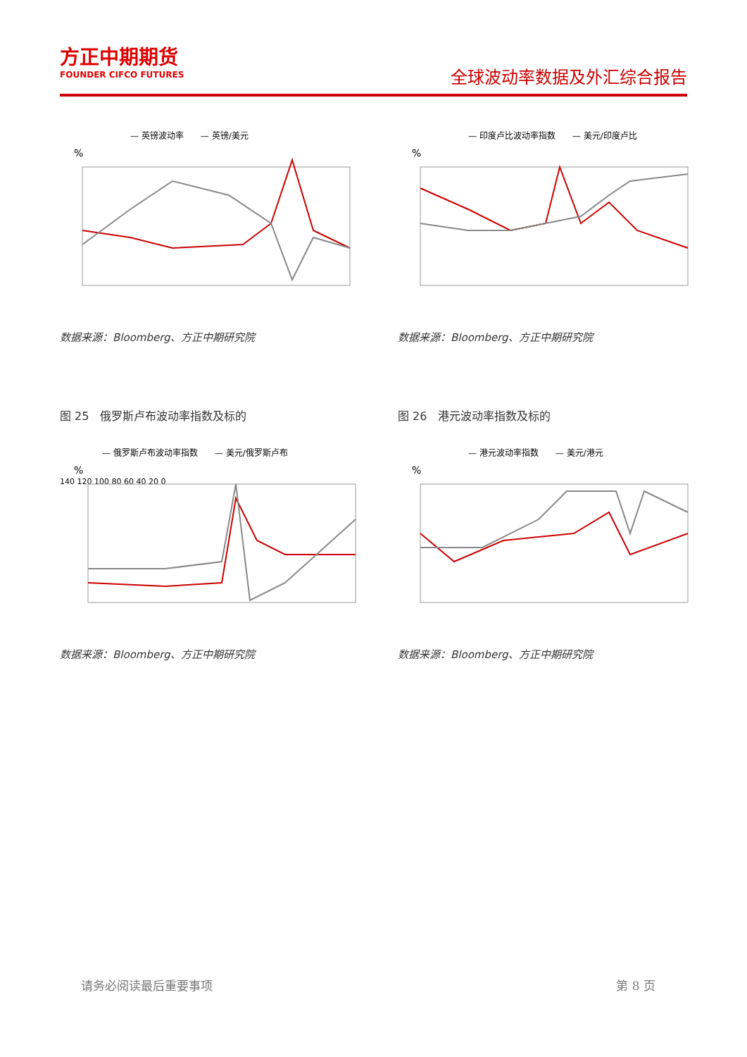方正中期期货
FOUNDER CIFCO FUTURES
全球波动率数据及外汇综合报告
— 英镑波动率　　— 英镑/美元
%
数据来源：Bloomberg、方正中期研究院
— 印度卢比波动率指数　　— 美元/印度卢比
%
数据来源：Bloomberg、方正中期研究院
图 25　俄罗斯卢布波动率指数及标的
— 俄罗斯卢布波动率指数　　— 美元/俄罗斯卢布
%
140 120 100 80 60 40 20 0
数据来源：Bloomberg、方正中期研究院
图 26　港元波动率指数及标的
— 港元波动率指数　　— 美元/港元
%
数据来源：Bloomberg、方正中期研究院
请务必阅读最后重要事项 第 8 页